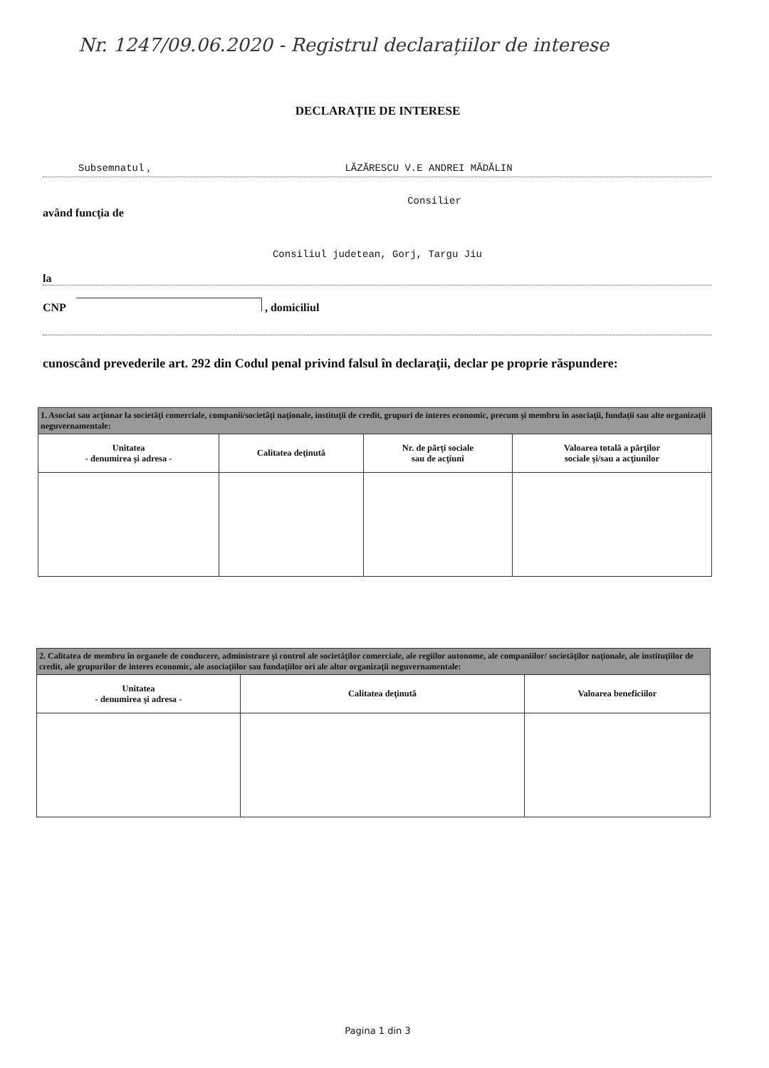Nr. 1247/09.06.2020 - Registrul declarațiilor de interese
DECLARAŢIE DE INTERESE
Subsemnatul , LĂZĂRESCU V.E ANDREI MĂDĂLIN
Consilier
având funcţia de
Consiliul judetean, Gorj, Targu Jiu
la
CNP , domiciliul
cunoscând prevederile art. 292 din Codul penal privind falsul în declaraţii, declar pe proprie răspundere:
| 1. Asociat sau acţionar la societăţi comerciale, companii/societăţi naţionale, instituţii de credit, grupuri de interes economic, precum şi membru în asociaţii, fundaţii sau alte organizaţii neguvernamentale: | | | |
| Unitatea - denumirea şi adresa - | Calitatea deţinută | Nr. de părţi sociale sau de acţiuni | Valoarea totală a părţilor sociale şi/sau a acţiunilor |
| 2. Calitatea de membru în organele de conducere, administrare şi control ale societăţilor comerciale, ale regiilor autonome, ale companiilor/ societăţilor naţionale, ale instituţiilor de credit, ale grupurilor de interes economic, ale asociaţiilor sau fundaţiilor ori ale altor organizaţii neguvernamentale: | | |
| Unitatea - denumirea şi adresa - | Calitatea deţinută | Valoarea beneficiilor |
Pagina 1 din 3